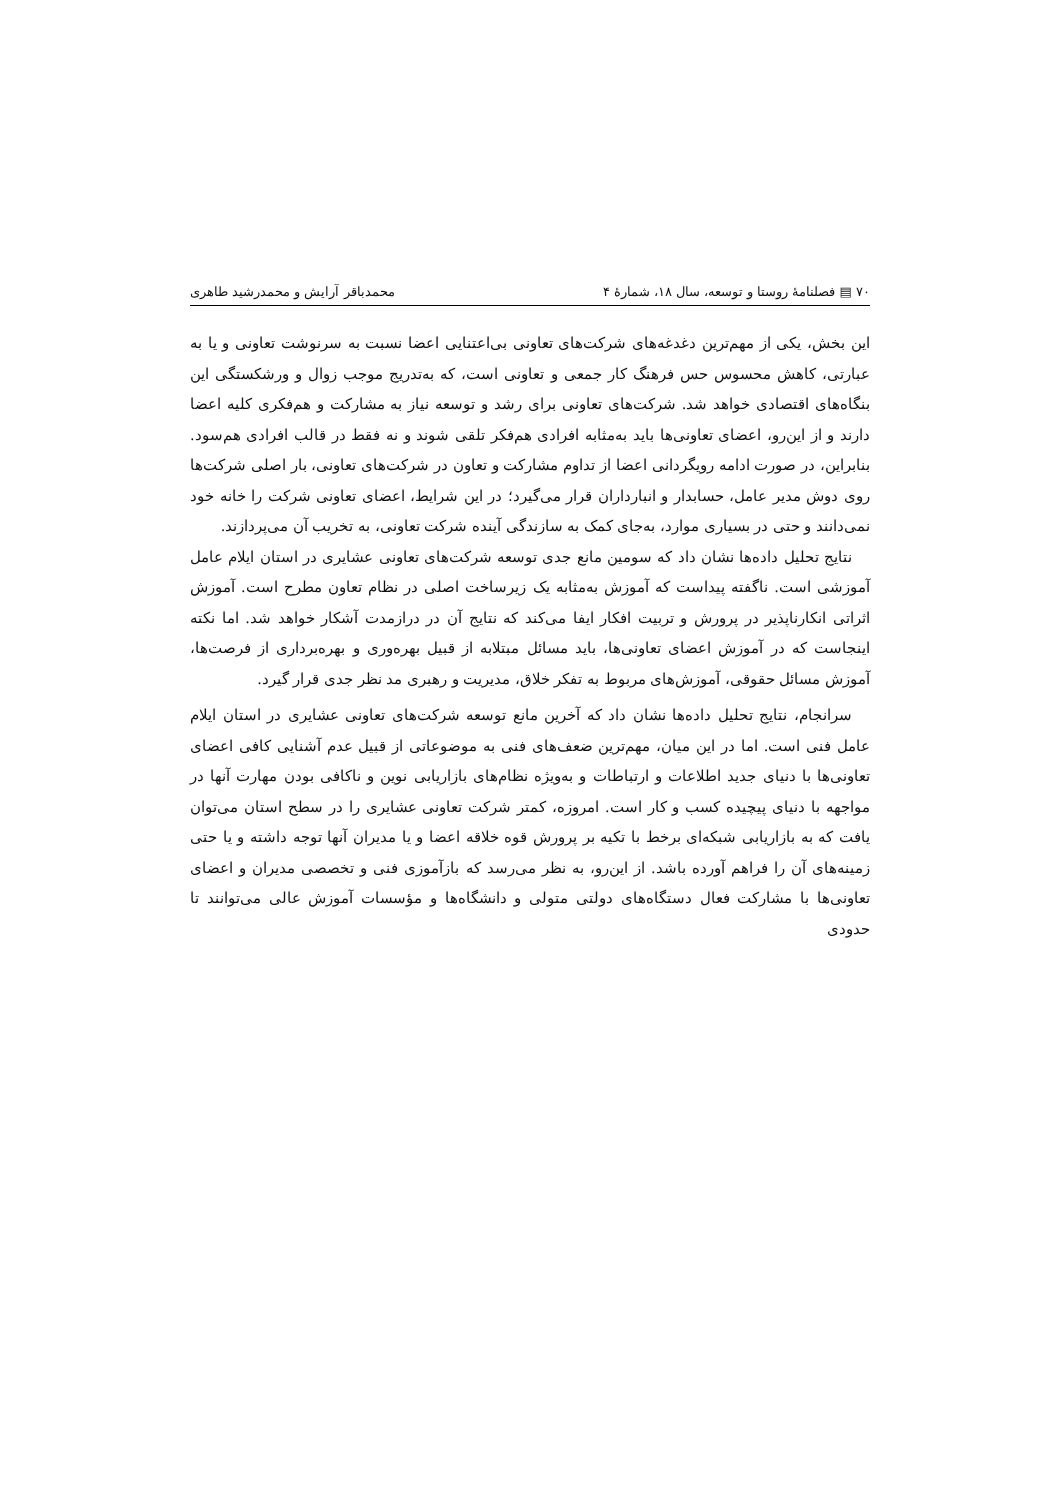۷۰ ▤ فصلنامهٔ روستا و توسعه، سال ۱۸، شمارهٔ ۴ محمدباقر آرایش و محمدرشید طاهری
این بخش، یکی از مهم‌ترین دغدغه‌های شرکت‌های تعاونی بی‌اعتنایی اعضا نسبت به سرنوشت تعاونی و یا به عبارتی، کاهش محسوس حس فرهنگ کار جمعی و تعاونی است، که به‌تدریج موجب زوال و ورشکستگی این بنگاه‌های اقتصادی خواهد شد. شرکت‌های تعاونی برای رشد و توسعه نیاز به مشارکت و هم‌فکری کلیه اعضا دارند و از این‌رو، اعضای تعاونی‌ها باید به‌مثابه افرادی هم‌فکر تلقی شوند و نه فقط در قالب افرادی هم‌سود. بنابراین، در صورت ادامه رویگردانی اعضا از تداوم مشارکت و تعاون در شرکت‌های تعاونی، بار اصلی شرکت‌ها روی دوش مدیر عامل، حسابدار و انبارداران قرار می‌گیرد؛ در این شرایط، اعضای تعاونی شرکت را خانه خود نمی‌دانند و حتی در بسیاری موارد، به‌جای کمک به سازندگی آینده شرکت تعاونی، به تخریب آن می‌پردازند.
نتایج تحلیل داده‌ها نشان داد که سومین مانع جدی توسعه شرکت‌های تعاونی عشایری در استان ایلام عامل آموزشی است. ناگفته پیداست که آموزش به‌مثابه یک زیرساخت اصلی در نظام تعاون مطرح است. آموزش اثراتی انکارناپذیر در پرورش و تربیت افکار ایفا می‌کند که نتایج آن در درازمدت آشکار خواهد شد. اما نکته اینجاست که در آموزش اعضای تعاونی‌ها، باید مسائل مبتلابه از قبیل بهره‌وری و بهره‌برداری از فرصت‌ها، آموزش مسائل حقوقی، آموزش‌های مربوط به تفکر خلاق، مدیریت و رهبری مد نظر جدی قرار گیرد.
سرانجام، نتایج تحلیل داده‌ها نشان داد که آخرین مانع توسعه شرکت‌های تعاونی عشایری در استان ایلام عامل فنی است. اما در این میان، مهم‌ترین ضعف‌های فنی به موضوعاتی از قبیل عدم آشنایی کافی اعضای تعاونی‌ها با دنیای جدید اطلاعات و ارتباطات و به‌ویژه نظام‌های بازاریابی نوین و ناکافی بودن مهارت آنها در مواجهه با دنیای پیچیده کسب و کار است. امروزه، کمتر شرکت تعاونی عشایری را در سطح استان می‌توان یافت که به بازاریابی شبکه‌ای برخط با تکیه بر پرورش قوه خلاقه اعضا و یا مدیران آنها توجه داشته و یا حتی زمینه‌های آن را فراهم آورده باشد. از این‌رو، به نظر می‌رسد که بازآموزی فنی و تخصصی مدیران و اعضای تعاونی‌ها با مشارکت فعال دستگاه‌های دولتی متولی و دانشگاه‌ها و مؤسسات آموزش عالی می‌توانند تا حدودی